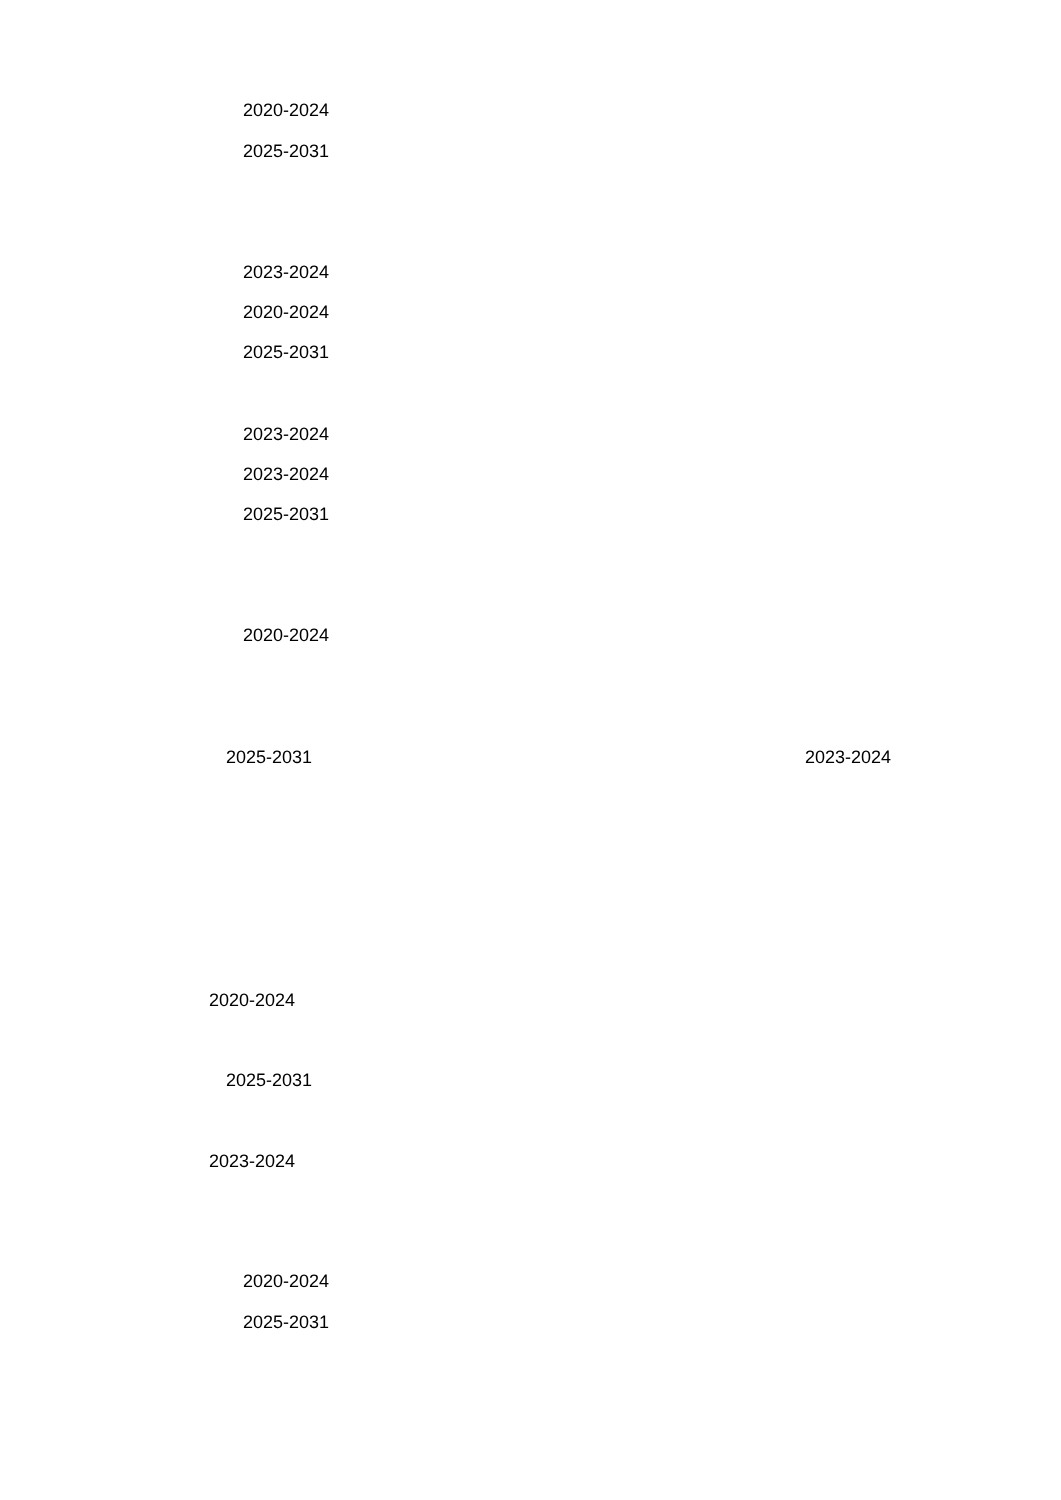2020-2024
2025-2031
2023-2024
2020-2024
2025-2031
2023-2024
2023-2024
2025-2031
2020-2024
2025-2031 2023-2024
2020-2024
2025-2031
2023-2024
2020-2024
2025-2031